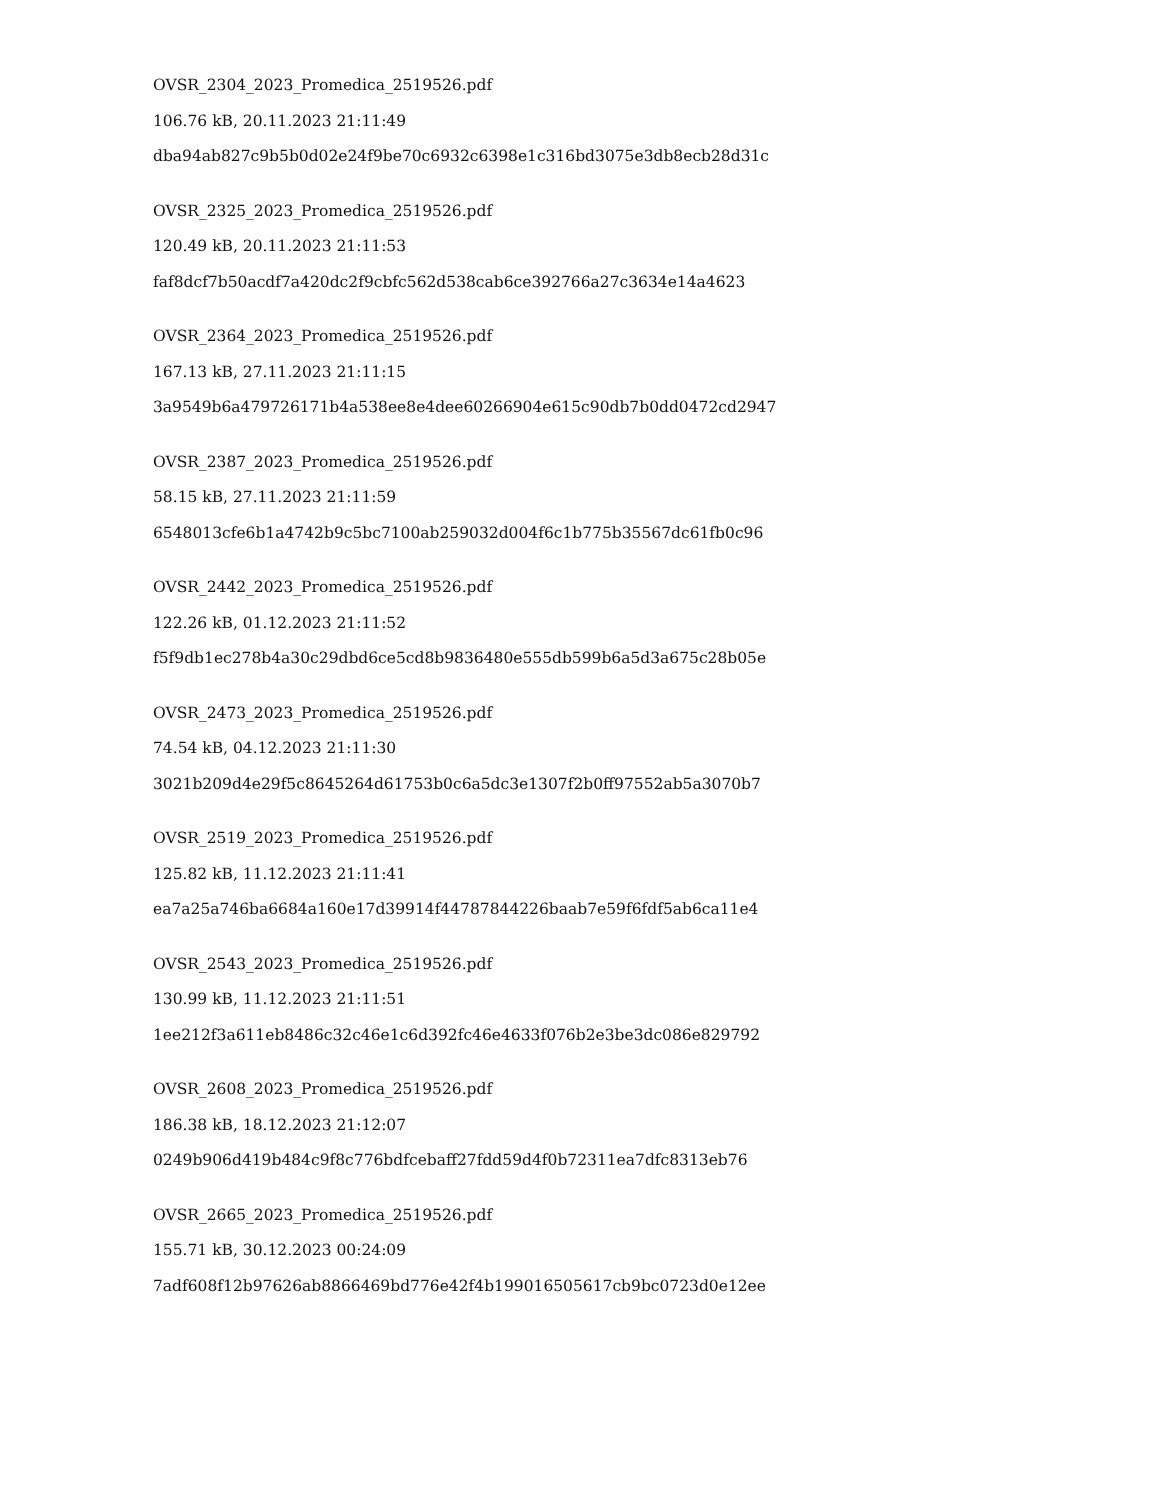OVSR_2304_2023_Promedica_2519526.pdf
106.76 kB, 20.11.2023 21:11:49
dba94ab827c9b5b0d02e24f9be70c6932c6398e1c316bd3075e3db8ecb28d31c
OVSR_2325_2023_Promedica_2519526.pdf
120.49 kB, 20.11.2023 21:11:53
faf8dcf7b50acdf7a420dc2f9cbfc562d538cab6ce392766a27c3634e14a4623
OVSR_2364_2023_Promedica_2519526.pdf
167.13 kB, 27.11.2023 21:11:15
3a9549b6a479726171b4a538ee8e4dee60266904e615c90db7b0dd0472cd2947
OVSR_2387_2023_Promedica_2519526.pdf
58.15 kB, 27.11.2023 21:11:59
6548013cfe6b1a4742b9c5bc7100ab259032d004f6c1b775b35567dc61fb0c96
OVSR_2442_2023_Promedica_2519526.pdf
122.26 kB, 01.12.2023 21:11:52
f5f9db1ec278b4a30c29dbd6ce5cd8b9836480e555db599b6a5d3a675c28b05e
OVSR_2473_2023_Promedica_2519526.pdf
74.54 kB, 04.12.2023 21:11:30
3021b209d4e29f5c8645264d61753b0c6a5dc3e1307f2b0ff97552ab5a3070b7
OVSR_2519_2023_Promedica_2519526.pdf
125.82 kB, 11.12.2023 21:11:41
ea7a25a746ba6684a160e17d39914f44787844226baab7e59f6fdf5ab6ca11e4
OVSR_2543_2023_Promedica_2519526.pdf
130.99 kB, 11.12.2023 21:11:51
1ee212f3a611eb8486c32c46e1c6d392fc46e4633f076b2e3be3dc086e829792
OVSR_2608_2023_Promedica_2519526.pdf
186.38 kB, 18.12.2023 21:12:07
0249b906d419b484c9f8c776bdfcebaff27fdd59d4f0b72311ea7dfc8313eb76
OVSR_2665_2023_Promedica_2519526.pdf
155.71 kB, 30.12.2023 00:24:09
7adf608f12b97626ab8866469bd776e42f4b199016505617cb9bc0723d0e12ee